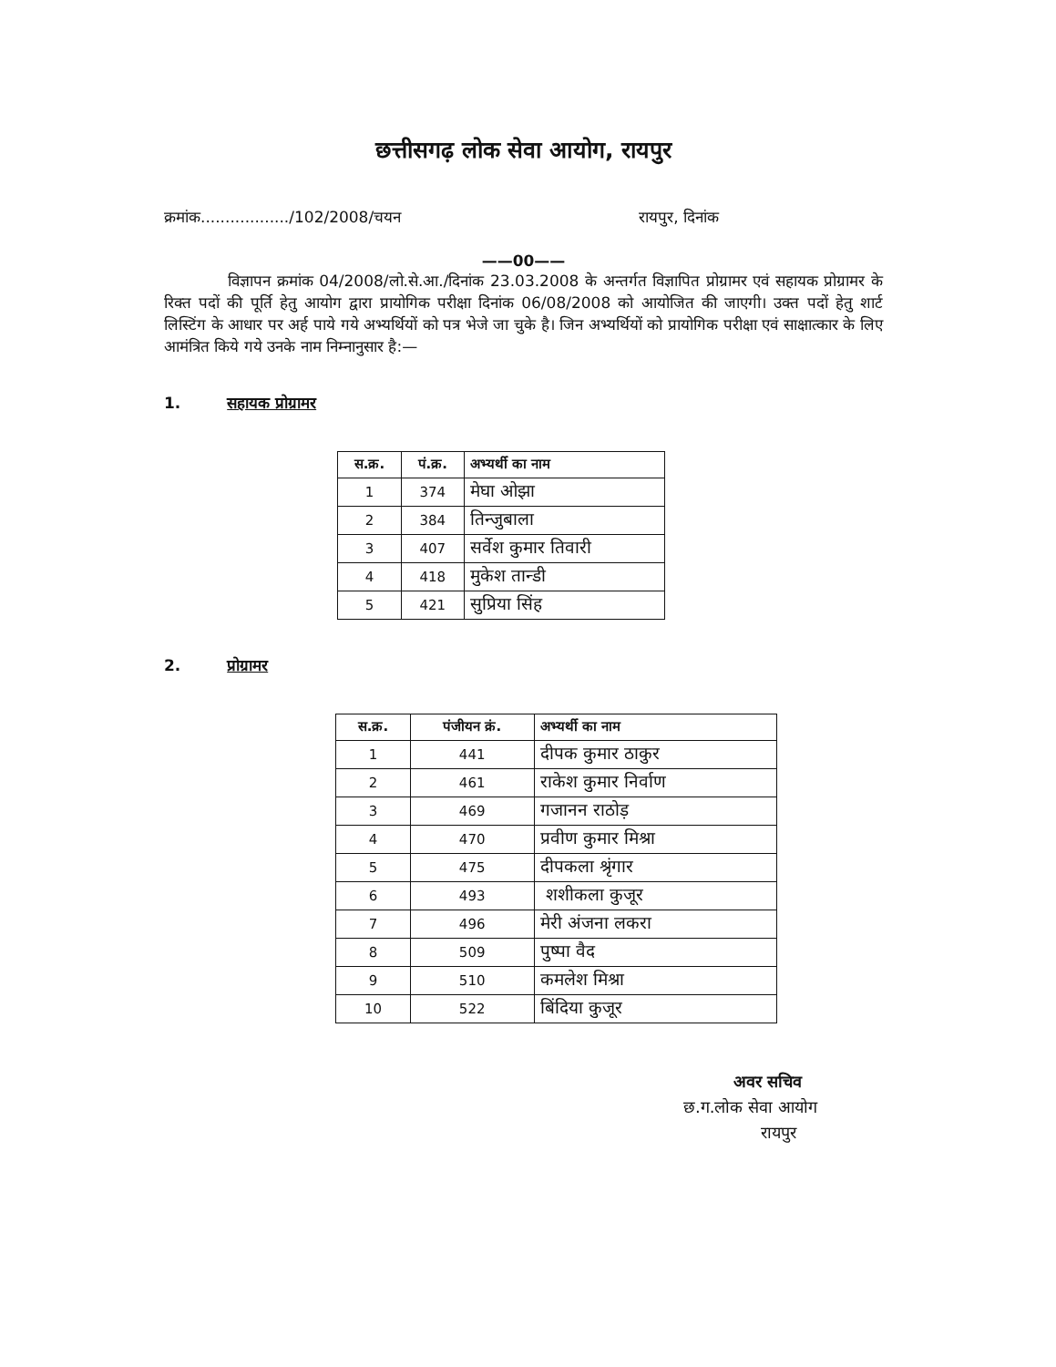छत्तीसगढ़ लोक सेवा आयोग, रायपुर
क्रमांक................../102/2008/चयन रायपुर, दिनांक
——00——
विज्ञापन क्रमांक 04/2008/लो.से.आ./दिनांक 23.03.2008 के अन्तर्गत विज्ञापित प्रोग्रामर एवं सहायक प्रोग्रामर के रिक्त पदों की पूर्ति हेतु आयोग द्वारा प्रायोगिक परीक्षा दिनांक 06/08/2008 को आयोजित की जाएगी। उक्त पदों हेतु शार्ट लिस्टिंग के आधार पर अर्ह पाये गये अभ्यर्थियों को पत्र भेजे जा चुके है। जिन अभ्यर्थियों को प्रायोगिक परीक्षा एवं साक्षात्कार के लिए आमंत्रित किये गये उनके नाम निम्नानुसार है:—
1. सहायक प्रोग्रामर
| स.क्र. | पं.क्र. | अभ्यर्थी का नाम |
| --- | --- | --- |
| 1 | 374 | मेघा ओझा |
| 2 | 384 | तिन्जुबाला |
| 3 | 407 | सर्वेश कुमार तिवारी |
| 4 | 418 | मुकेश तान्डी |
| 5 | 421 | सुप्रिया सिंह |
2. प्रोग्रामर
| स.क्र. | पंजीयन क्रं. | अभ्यर्थी का नाम |
| --- | --- | --- |
| 1 | 441 | दीपक कुमार ठाकुर |
| 2 | 461 | राकेश कुमार निर्वाण |
| 3 | 469 | गजानन राठोड़ |
| 4 | 470 | प्रवीण कुमार मिश्रा |
| 5 | 475 | दीपकला श्रृंगार |
| 6 | 493 | शशीकला कुजूर |
| 7 | 496 | मेरी अंजना लकरा |
| 8 | 509 | पुष्पा वैद |
| 9 | 510 | कमलेश मिश्रा |
| 10 | 522 | बिंदिया कुजूर |
अवर सचिव
छ.ग.लोक सेवा आयोग
रायपुर